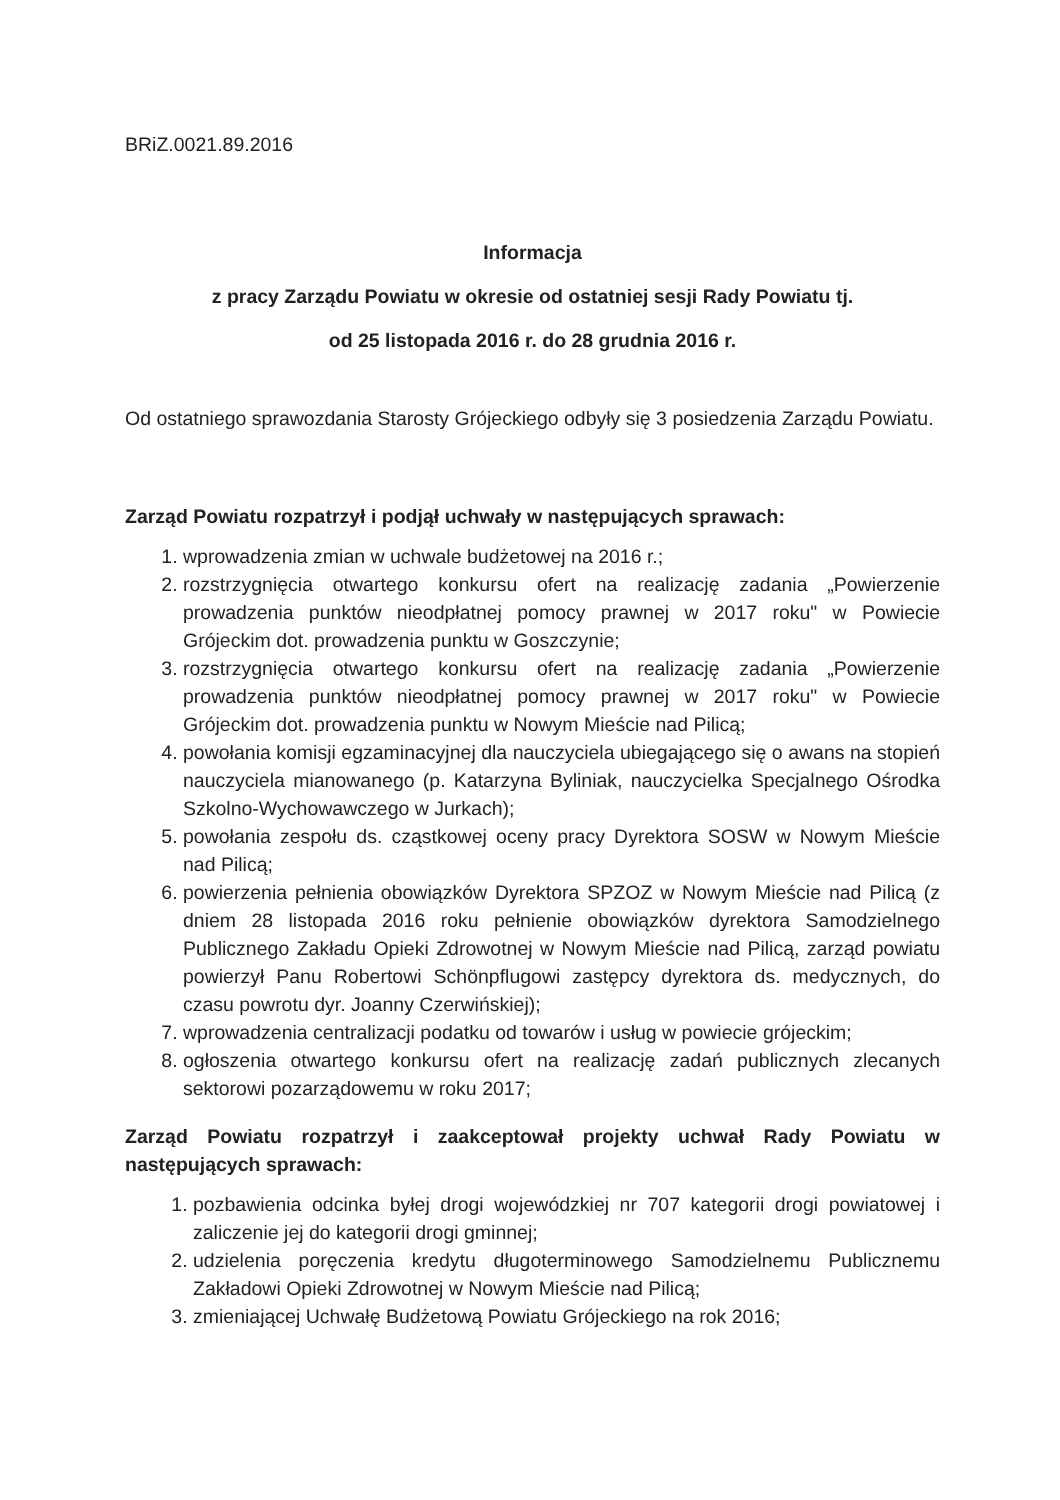BRiZ.0021.89.2016
Informacja
z pracy Zarządu Powiatu w okresie od ostatniej sesji Rady Powiatu tj.
od 25 listopada 2016 r. do 28 grudnia 2016 r.
Od ostatniego sprawozdania Starosty Grójeckiego odbyły się 3 posiedzenia Zarządu Powiatu.
Zarząd Powiatu rozpatrzył i podjął uchwały w następujących sprawach:
1. wprowadzenia zmian w uchwale budżetowej na 2016 r.;
2. rozstrzygnięcia otwartego konkursu ofert na realizację zadania „Powierzenie prowadzenia punktów nieodpłatnej pomocy prawnej w 2017 roku" w Powiecie Grójeckim dot. prowadzenia punktu w Goszczynie;
3. rozstrzygnięcia otwartego konkursu ofert na realizację zadania „Powierzenie prowadzenia punktów nieodpłatnej pomocy prawnej w 2017 roku" w Powiecie Grójeckim dot. prowadzenia punktu w Nowym Mieście nad Pilicą;
4. powołania komisji egzaminacyjnej dla nauczyciela ubiegającego się o awans na stopień nauczyciela mianowanego (p. Katarzyna Byliniak, nauczycielka Specjalnego Ośrodka Szkolno-Wychowawczego w Jurkach);
5. powołania zespołu ds. cząstkowej oceny pracy Dyrektora SOSW w Nowym Mieście nad Pilicą;
6. powierzenia pełnienia obowiązków Dyrektora SPZOZ w Nowym Mieście nad Pilicą (z dniem 28 listopada 2016 roku pełnienie obowiązków dyrektora Samodzielnego Publicznego Zakładu Opieki Zdrowotnej w Nowym Mieście nad Pilicą, zarząd powiatu powierzył Panu Robertowi Schönpflugowi zastępcy dyrektora ds. medycznych, do czasu powrotu dyr. Joanny Czerwińskiej);
7. wprowadzenia centralizacji podatku od towarów i usług w powiecie grójeckim;
8. ogłoszenia otwartego konkursu ofert na realizację zadań publicznych zlecanych sektorowi pozarządowemu w roku 2017;
Zarząd Powiatu rozpatrzył i zaakceptował projekty uchwał Rady Powiatu w następujących sprawach:
1. pozbawienia odcinka byłej drogi wojewódzkiej nr 707 kategorii drogi powiatowej i zaliczenie jej do kategorii drogi gminnej;
2. udzielenia poręczenia kredytu długoterminowego Samodzielnemu Publicznemu Zakładowi Opieki Zdrowotnej w Nowym Mieście nad Pilicą;
3. zmieniającej Uchwałę Budżetową Powiatu Grójeckiego na rok 2016;